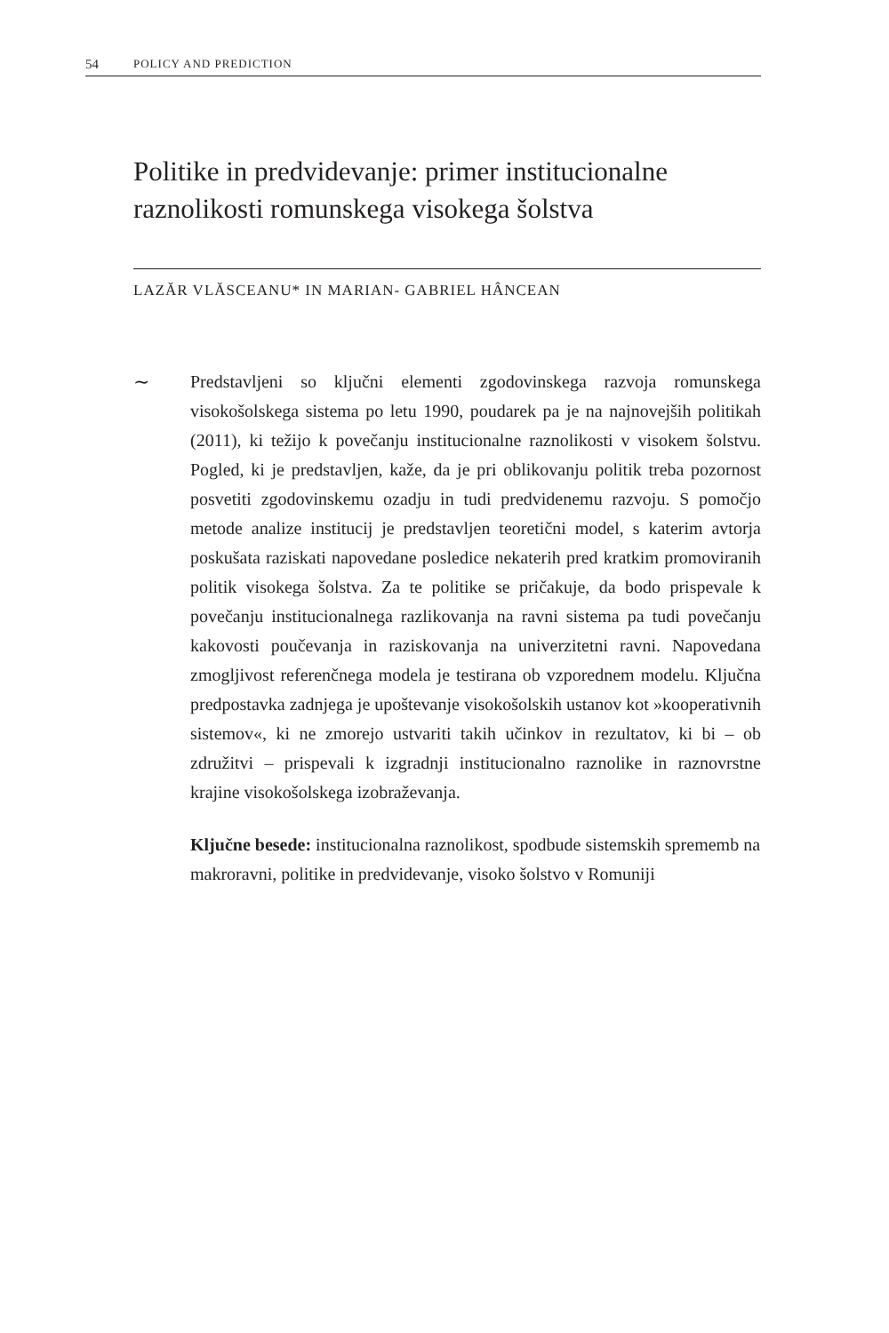54 POLICY AND PREDICTION
Politike in predvidevanje: primer institucionalne raznolikosti romunskega visokega šolstva
LAZĂR VLĂSCEANU* IN MARIAN- GABRIEL HÂNCEAN
∼ Predstavljeni so ključni elementi zgodovinskega razvoja romunskega visokošolskega sistema po letu 1990, poudarek pa je na najnovejših politikah (2011), ki težijo k povečanju institucionalne raznolikosti v visokem šolstvu. Pogled, ki je predstavljen, kaže, da je pri oblikovanju politik treba pozornost posvetiti zgodovinskemu ozadju in tudi predvidenemu razvoju. S pomočjo metode analize institucij je predstavljen teoretični model, s katerim avtorja poskušata raziskati napovedane posledice nekaterih pred kratkim promoviranih politik visokega šolstva. Za te politike se pričakuje, da bodo prispevale k povečanju institucionalnega razlikovanja na ravni sistema pa tudi povečanju kakovosti poučevanja in raziskovanja na univerzitetni ravni. Napovedana zmogljivost referenčnega modela je testirana ob vzporednem modelu. Ključna predpostavka zadnjega je upoštevanje visokošolskih ustanov kot »kooperativnih sistemov«, ki ne zmorejo ustvariti takih učinkov in rezultatov, ki bi – ob združitvi – prispevali k izgradnji institucionalno raznolike in raznovrstne krajine visokošolskega izobraževanja.
Ključne besede: institucionalna raznolikost, spodbude sistemskih sprememb na makroravni, politike in predvidevanje, visoko šolstvo v Romuniji